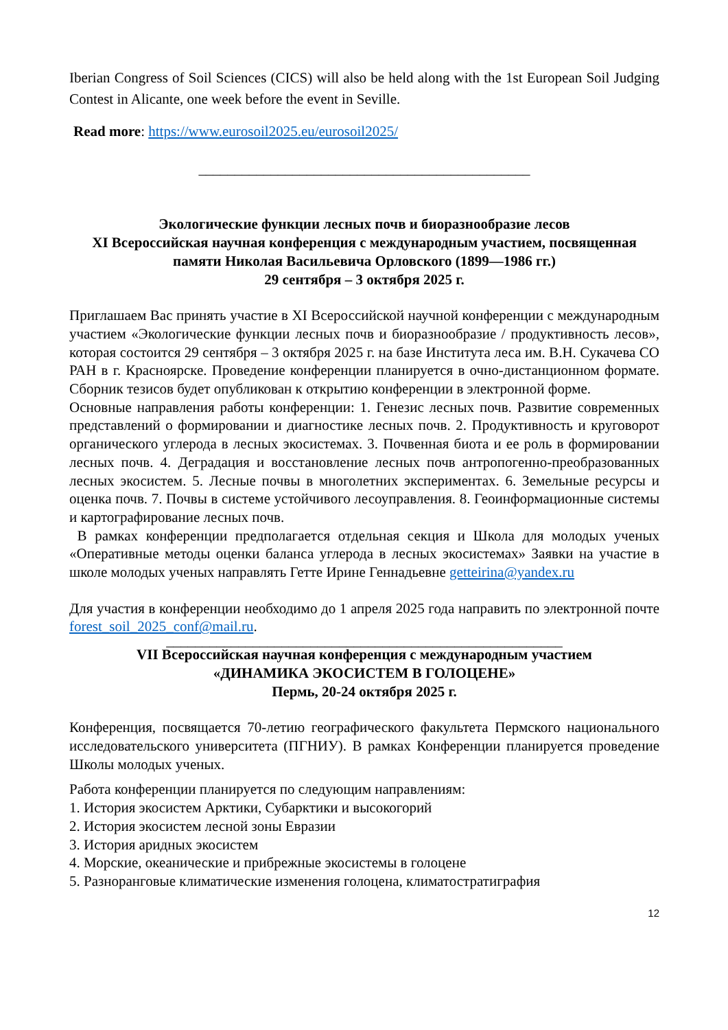Iberian Congress of Soil Sciences (CICS) will also be held along with the 1st European Soil Judging Contest in Alicante, one week before the event in Seville.
Read more: https://www.eurosoil2025.eu/eurosoil2025/
______________________________________________
Экологические функции лесных почв и биоразнообразие лесов
XI Всероссийская научная конференция с международным участием, посвященная памяти Николая Васильевича Орловского (1899—1986 гг.)
29 сентября – 3 октября 2025 г.
Приглашаем Вас принять участие в XI Всероссийской научной конференции с международным участием «Экологические функции лесных почв и биоразнообразие / продуктивность лесов», которая состоится 29 сентября – 3 октября 2025 г. на базе Института леса им. В.Н. Сукачева СО РАН в г. Красноярске. Проведение конференции планируется в очно-дистанционном формате. Сборник тезисов будет опубликован к открытию конференции в электронной форме.
Основные направления работы конференции: 1. Генезис лесных почв. Развитие современных представлений о формировании и диагностике лесных почв. 2. Продуктивность и круговорот органического углерода в лесных экосистемах. 3. Почвенная биота и ее роль в формировании лесных почв. 4. Деградация и восстановление лесных почв антропогенно-преобразованных лесных экосистем. 5. Лесные почвы в многолетних экспериментах. 6. Земельные ресурсы и оценка почв. 7. Почвы в системе устойчивого лесоуправления. 8. Геоинформационные системы и картографирование лесных почв.
В рамках конференции предполагается отдельная секция и Школа для молодых ученых «Оперативные методы оценки баланса углерода в лесных экосистемах» Заявки на участие в школе молодых ученых направлять Гетте Ирине Геннадьевне getteirina@yandex.ru
Для участия в конференции необходимо до 1 апреля 2025 года направить по электронной почте forest_soil_2025_conf@mail.ru.
_______________________________________________________
VII Всероссийская научная конференция с международным участием
«ДИНАМИКА ЭКОСИСТЕМ В ГОЛОЦЕНЕ»
Пермь, 20-24 октября 2025 г.
Конференция, посвящается 70-летию географического факультета Пермского национального исследовательского университета (ПГНИУ). В рамках Конференции планируется проведение Школы молодых ученых.
Работа конференции планируется по следующим направлениям:
1. История экосистем Арктики, Субарктики и высокогорий
2. История экосистем лесной зоны Евразии
3. История аридных экосистем
4. Морские, океанические и прибрежные экосистемы в голоцене
5. Разноранговые климатические изменения голоцена, климатостратиграфия
12